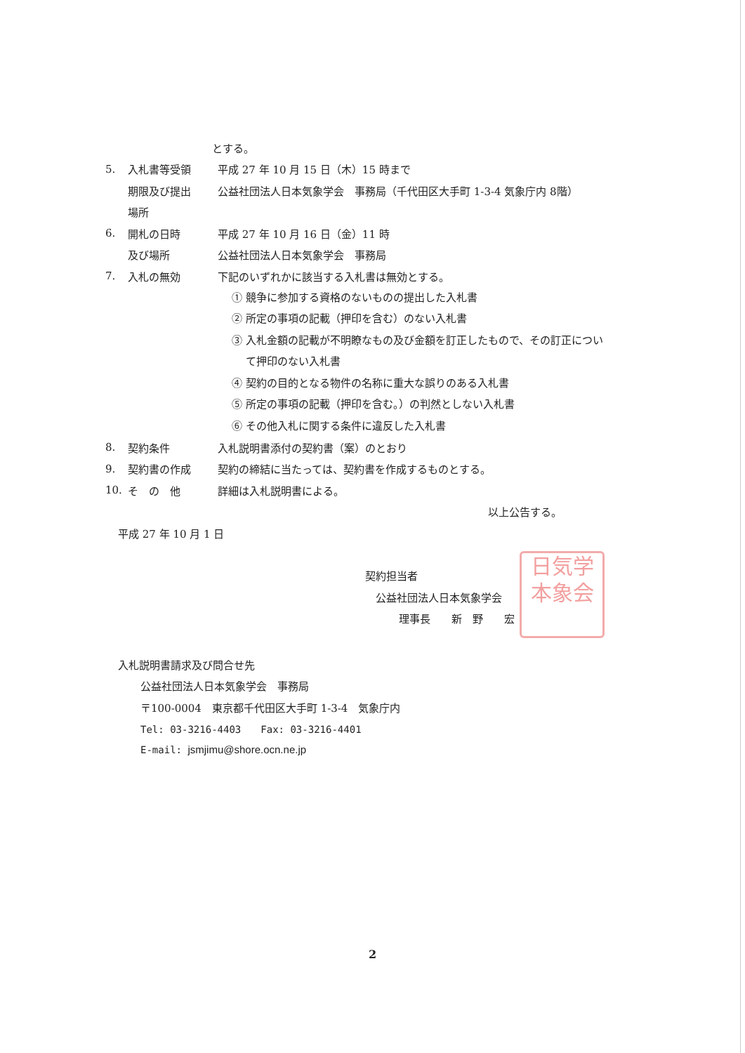とする。
5. 入札書等受領 平成 27 年 10 月 15 日（木）15 時まで
期限及び提出 公益社団法人日本気象学会　事務局（千代田区大手町 1-3-4 気象庁内 8階）
場所
6. 開札の日時 平成 27 年 10 月 16 日（金）11 時
及び場所 公益社団法人日本気象学会　事務局
7. 入札の無効 下記のいずれかに該当する入札書は無効とする。
① 競争に参加する資格のないものの提出した入札書
② 所定の事項の記載（押印を含む）のない入札書
③ 入札金額の記載が不明瞭なもの及び金額を訂正したもので、その訂正につい
て押印のない入札書
④ 契約の目的となる物件の名称に重大な誤りのある入札書
⑤ 所定の事項の記載（押印を含む。）の判然としない入札書
⑥ その他入札に関する条件に違反した入札書
8. 契約条件 入札説明書添付の契約書（案）のとおり
9. 契約書の作成 契約の締結に当たっては、契約書を作成するものとする。
10. そ　の　他 詳細は入札説明書による。
以上公告する。
平成 27 年 10 月 1 日
契約担当者
公益社団法人日本気象学会
理事長　　新　野　　宏
入札説明書請求及び問合せ先
公益社団法人日本気象学会　事務局
〒100-0004　東京都千代田区大手町 1-3-4　気象庁内
Tel: 03-3216-4403　　Fax: 03-3216-4401
E-mail: jsmjimu@shore.ocn.ne.jp
日気学
本象会
2